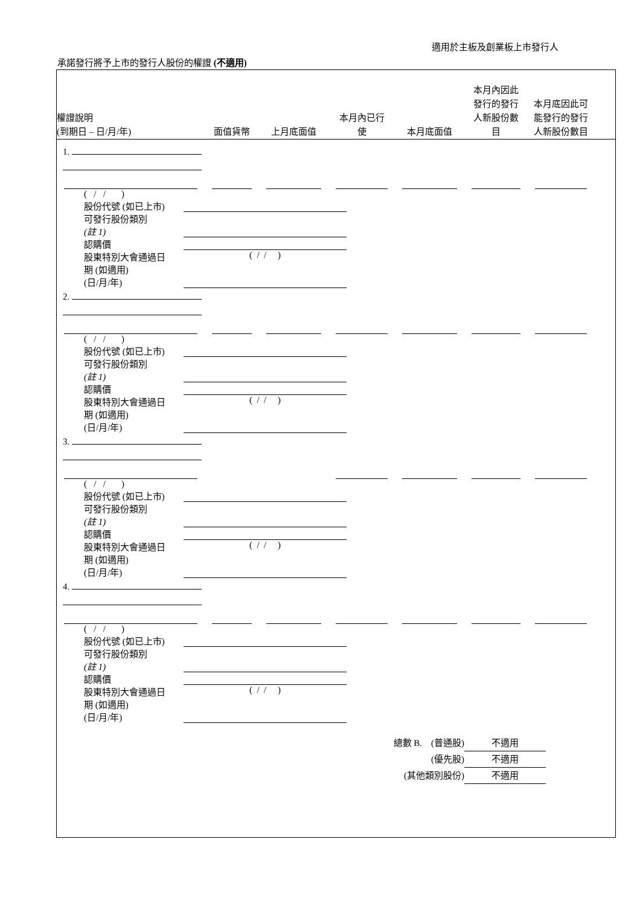適用於主板及創業板上市發行人
承諾發行將予上市的發行人股份的權證 (不適用)
權證說明
(到期日 – 日/月/年)
面值貨幣
上月底面值
本月內已行
使
本月底面值
本月內因此
發行的發行
人新股份數
目
本月底因此可
能發行的發行
人新股份數目
1.
( / / )
股份代號 (如已上市)
可發行股份類別
(註 1)
認購價
股東特別大會通過日
期 (如適用)
(日/月/年) ( / / )
2.
( / / )
股份代號 (如已上市)
可發行股份類別
(註 1)
認購價
股東特別大會通過日
期 (如適用)
(日/月/年) ( / / )
3.
( / / )
股份代號 (如已上市)
可發行股份類別
(註 1)
認購價
股東特別大會通過日
期 (如適用)
(日/月/年) ( / / )
4.
( / / )
股份代號 (如已上市)
可發行股份類別
(註 1)
認購價
股東特別大會通過日
期 (如適用)
(日/月/年) ( / / )
總數 B. (普通股) 不適用
(優先股) 不適用
(其他類別股份) 不適用